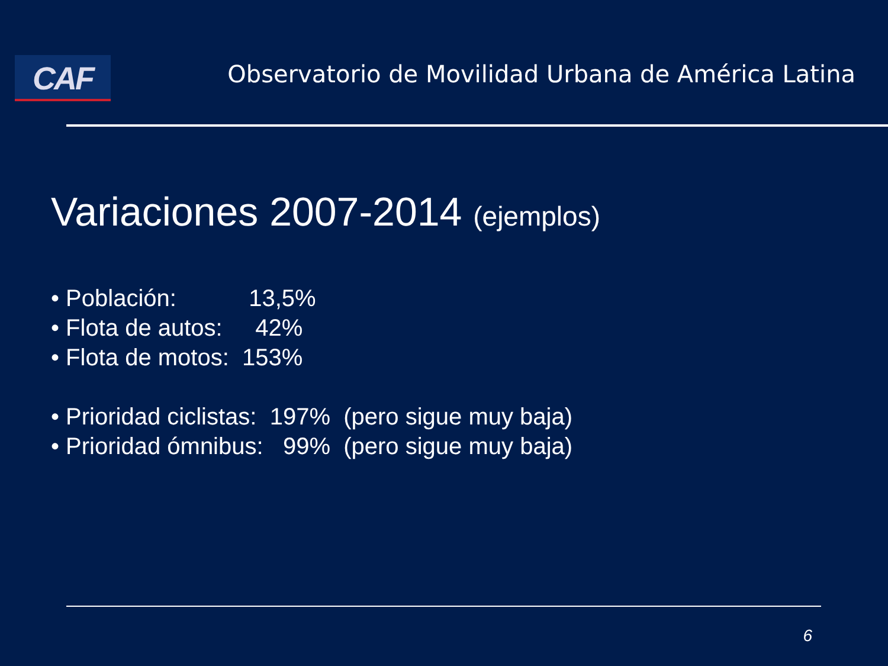CAF
Observatorio de Movilidad Urbana de América Latina
Variaciones 2007-2014 (ejemplos)
• Población: 13,5%
• Flota de autos: 42%
• Flota de motos: 153%
• Prioridad ciclistas: 197% (pero sigue muy baja)
• Prioridad ómnibus: 99% (pero sigue muy baja)
6